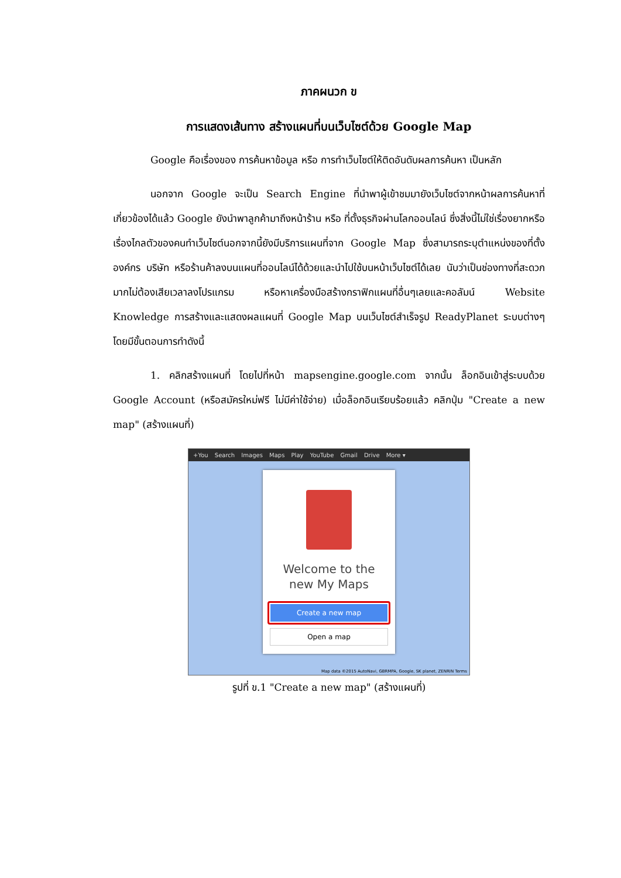ภาคผนวก ข
การแสดงเส้นทาง สร้างแผนที่บนเว็บไซต์ด้วย Google Map
Google คือเรื่องของ การค้นหาข้อมูล หรือ การทำเว็บไซต์ให้ติดอันดับผลการค้นหา เป็นหลัก
นอกจาก Google จะเป็น Search Engine ที่นำพาผู้เข้าชมมายังเว็บไซต์จากหน้าผลการค้นหาที่เกี่ยวข้องได้แล้ว Google ยังนำพาลูกค้ามาถึงหน้าร้าน หรือ ที่ตั้งธุรกิจผ่านโลกออนไลน์ ซึ่งสิ่งนี้ไม่ใช่เรื่องยากหรือเรื่องไกลตัวของคนทำเว็บไซต์นอกจากนี้ยังมีบริการแผนที่จาก Google Map ซึ่งสามารถระบุตำแหน่งของที่ตั้งองค์กร บริษัท หรือร้านค้าลงบนแผนที่ออนไลน์ได้ด้วยและนำไปใช้บนหน้าเว็บไซต์ได้เลย นับว่าเป็นช่องทางที่สะดวกมากไม่ต้องเสียเวลาลงโปรแกรม หรือหาเครื่องมือสร้างกราฟิกแผนที่อื่นๆเลยและคอลัมน์ Website Knowledge การสร้างและแสดงผลแผนที่ Google Map บนเว็บไซต์สำเร็จรูป ReadyPlanet ระบบต่างๆ โดยมีขั้นตอนการทำดังนี้
1. คลิกสร้างแผนที่ โดยไปที่หน้า mapsengine.google.com จากนั้น ล็อกอินเข้าสู่ระบบด้วย Google Account (หรือสมัครใหม่ฟรี ไม่มีค่าใช้จ่าย) เมื่อล็อกอินเรียบร้อยแล้ว คลิกปุ่ม "Create a new map" (สร้างแผนที่)
+You Search Images Maps Play YouTube Gmail Drive More ▾
Welcome to the
new My Maps
Create a new map
Open a map
Map data ©2015 AutoNavi, GBRMPA, Google, SK planet, ZENRIN Terms
รูปที่ ข.1 "Create a new map" (สร้างแผนที่)